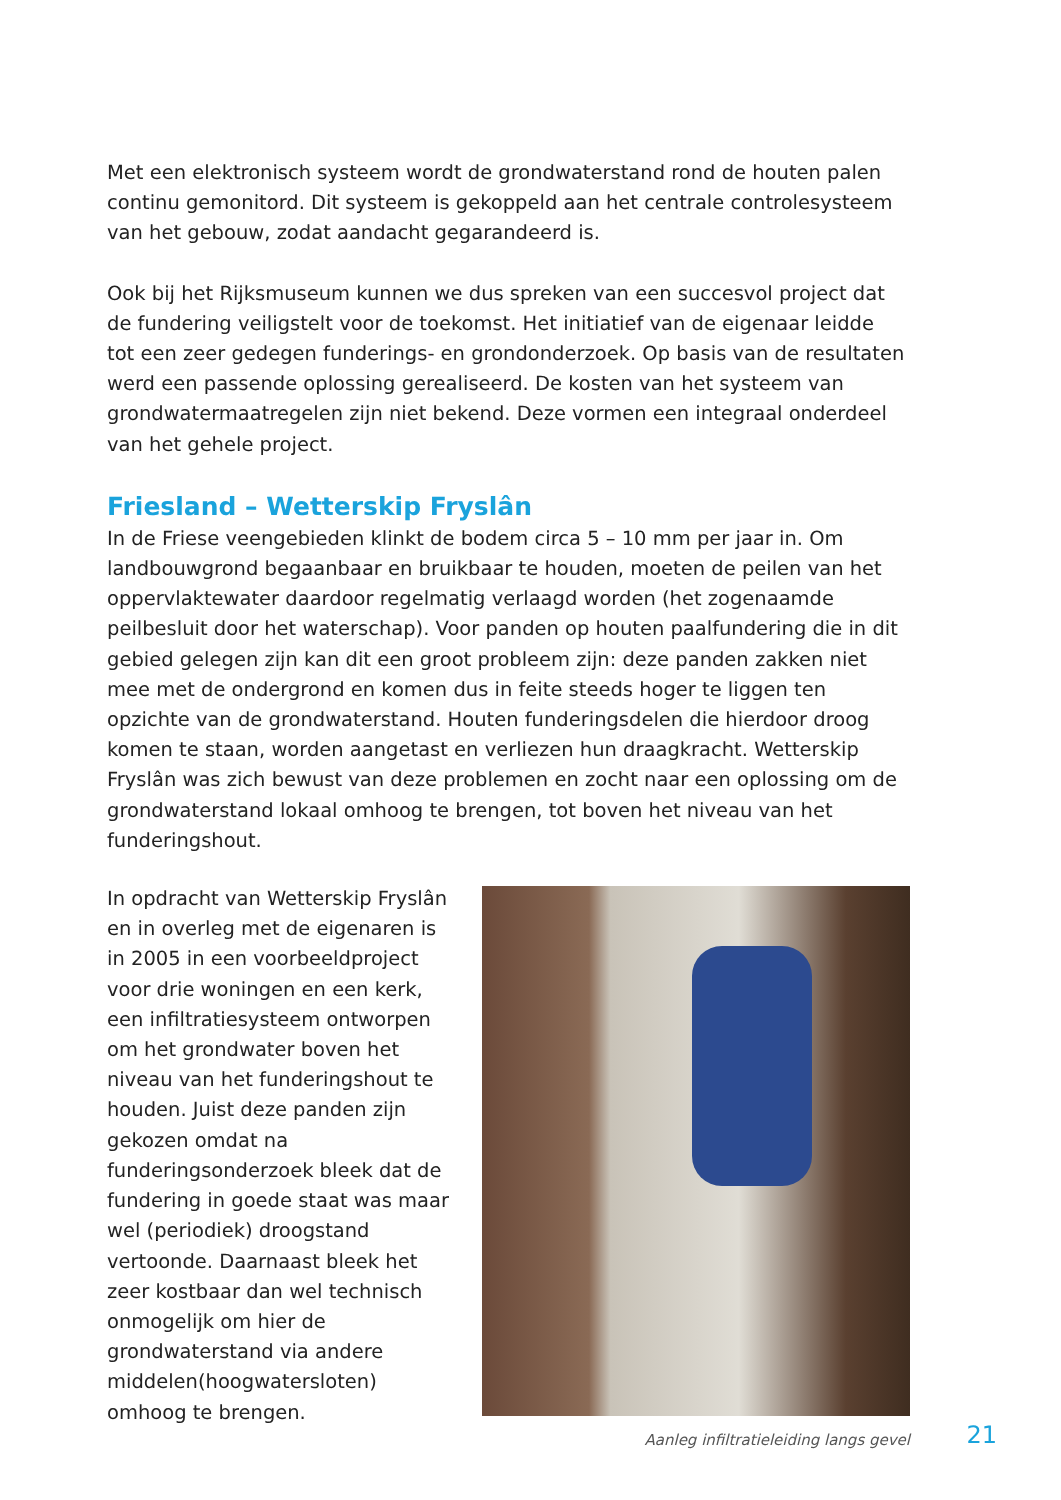Met een elektronisch systeem wordt de grondwaterstand rond de houten palen continu gemonitord. Dit systeem is gekoppeld aan het centrale controlesysteem van het gebouw, zodat aandacht gegarandeerd is.
Ook bij het Rijksmuseum kunnen we dus spreken van een succesvol project dat de fundering veiligstelt voor de toekomst. Het initiatief van de eigenaar leidde tot een zeer gedegen funderings- en grondonderzoek. Op basis van de resultaten werd een passende oplossing gerealiseerd. De kosten van het systeem van grondwatermaatregelen zijn niet bekend. Deze vormen een integraal onderdeel van het gehele project.
Friesland – Wetterskip Fryslân
In de Friese veengebieden klinkt de bodem circa 5 – 10 mm per jaar in. Om landbouwgrond begaanbaar en bruikbaar te houden, moeten de peilen van het oppervlaktewater daardoor regelmatig verlaagd worden (het zogenaamde peilbesluit door het waterschap). Voor panden op houten paalfundering die in dit gebied gelegen zijn kan dit een groot probleem zijn: deze panden zakken niet mee met de ondergrond en komen dus in feite steeds hoger te liggen ten opzichte van de grondwaterstand. Houten funderingsdelen die hierdoor droog komen te staan, worden aangetast en verliezen hun draagkracht. Wetterskip Fryslân was zich bewust van deze problemen en zocht naar een oplossing om de grondwaterstand lokaal omhoog te brengen, tot boven het niveau van het funderingshout.
In opdracht van Wetterskip Fryslân en in overleg met de eigenaren is in 2005 in een voorbeeldproject voor drie woningen en een kerk, een infiltratiesysteem ontworpen om het grondwater boven het niveau van het funderingshout te houden. Juist deze panden zijn gekozen omdat na funderingsonderzoek bleek dat de fundering in goede staat was maar wel (periodiek) droogstand vertoonde. Daarnaast bleek het zeer kostbaar dan wel technisch onmogelijk om hier de grondwaterstand via andere middelen(hoogwatersloten) omhoog te brengen.
Aanleg infiltratieleiding langs gevel
21